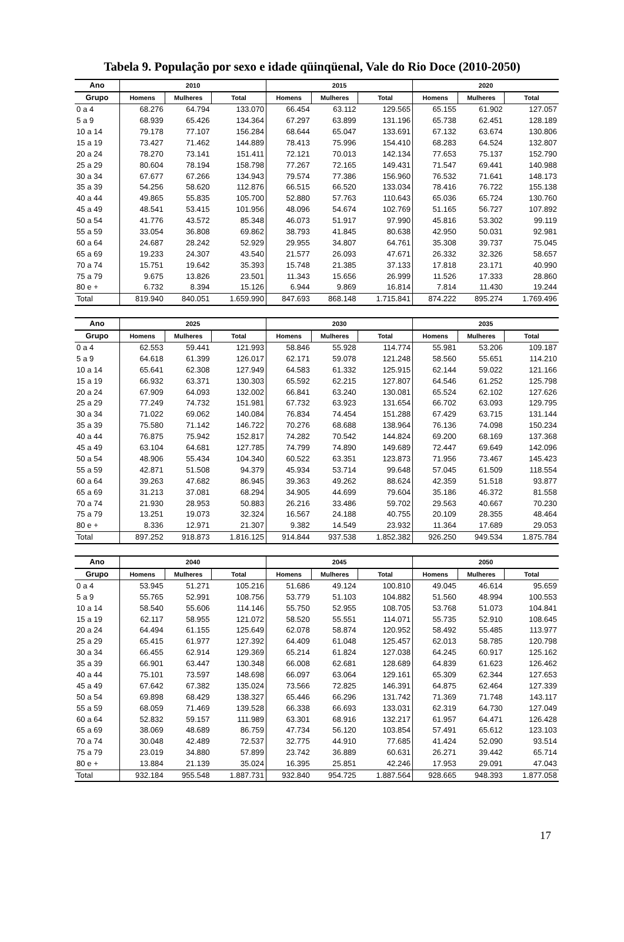Tabela 9. População por sexo e idade qüinqüenal, Vale do Rio Doce (2010-2050)
| Ano | 2010 | | | 2015 | | | 2020 | | |
| --- | --- | --- | --- | --- | --- | --- | --- | --- | --- |
| Grupo | Homens | Mulheres | Total | Homens | Mulheres | Total | Homens | Mulheres | Total |
| 0 a 4 | 68.276 | 64.794 | 133.070 | 66.454 | 63.112 | 129.565 | 65.155 | 61.902 | 127.057 |
| 5 a 9 | 68.939 | 65.426 | 134.364 | 67.297 | 63.899 | 131.196 | 65.738 | 62.451 | 128.189 |
| 10 a 14 | 79.178 | 77.107 | 156.284 | 68.644 | 65.047 | 133.691 | 67.132 | 63.674 | 130.806 |
| 15 a 19 | 73.427 | 71.462 | 144.889 | 78.413 | 75.996 | 154.410 | 68.283 | 64.524 | 132.807 |
| 20 a 24 | 78.270 | 73.141 | 151.411 | 72.121 | 70.013 | 142.134 | 77.653 | 75.137 | 152.790 |
| 25 a 29 | 80.604 | 78.194 | 158.798 | 77.267 | 72.165 | 149.431 | 71.547 | 69.441 | 140.988 |
| 30 a 34 | 67.677 | 67.266 | 134.943 | 79.574 | 77.386 | 156.960 | 76.532 | 71.641 | 148.173 |
| 35 a 39 | 54.256 | 58.620 | 112.876 | 66.515 | 66.520 | 133.034 | 78.416 | 76.722 | 155.138 |
| 40 a 44 | 49.865 | 55.835 | 105.700 | 52.880 | 57.763 | 110.643 | 65.036 | 65.724 | 130.760 |
| 45 a 49 | 48.541 | 53.415 | 101.956 | 48.096 | 54.674 | 102.769 | 51.165 | 56.727 | 107.892 |
| 50 a 54 | 41.776 | 43.572 | 85.348 | 46.073 | 51.917 | 97.990 | 45.816 | 53.302 | 99.119 |
| 55 a 59 | 33.054 | 36.808 | 69.862 | 38.793 | 41.845 | 80.638 | 42.950 | 50.031 | 92.981 |
| 60 a 64 | 24.687 | 28.242 | 52.929 | 29.955 | 34.807 | 64.761 | 35.308 | 39.737 | 75.045 |
| 65 a 69 | 19.233 | 24.307 | 43.540 | 21.577 | 26.093 | 47.671 | 26.332 | 32.326 | 58.657 |
| 70 a 74 | 15.751 | 19.642 | 35.393 | 15.748 | 21.385 | 37.133 | 17.818 | 23.171 | 40.990 |
| 75 a 79 | 9.675 | 13.826 | 23.501 | 11.343 | 15.656 | 26.999 | 11.526 | 17.333 | 28.860 |
| 80 e + | 6.732 | 8.394 | 15.126 | 6.944 | 9.869 | 16.814 | 7.814 | 11.430 | 19.244 |
| Total | 819.940 | 840.051 | 1.659.990 | 847.693 | 868.148 | 1.715.841 | 874.222 | 895.274 | 1.769.496 |
| Ano | 2025 | | | 2030 | | | 2035 | | |
| --- | --- | --- | --- | --- | --- | --- | --- | --- | --- |
| Grupo | Homens | Mulheres | Total | Homens | Mulheres | Total | Homens | Mulheres | Total |
| 0 a 4 | 62.553 | 59.441 | 121.993 | 58.846 | 55.928 | 114.774 | 55.981 | 53.206 | 109.187 |
| 5 a 9 | 64.618 | 61.399 | 126.017 | 62.171 | 59.078 | 121.248 | 58.560 | 55.651 | 114.210 |
| 10 a 14 | 65.641 | 62.308 | 127.949 | 64.583 | 61.332 | 125.915 | 62.144 | 59.022 | 121.166 |
| 15 a 19 | 66.932 | 63.371 | 130.303 | 65.592 | 62.215 | 127.807 | 64.546 | 61.252 | 125.798 |
| 20 a 24 | 67.909 | 64.093 | 132.002 | 66.841 | 63.240 | 130.081 | 65.524 | 62.102 | 127.626 |
| 25 a 29 | 77.249 | 74.732 | 151.981 | 67.732 | 63.923 | 131.654 | 66.702 | 63.093 | 129.795 |
| 30 a 34 | 71.022 | 69.062 | 140.084 | 76.834 | 74.454 | 151.288 | 67.429 | 63.715 | 131.144 |
| 35 a 39 | 75.580 | 71.142 | 146.722 | 70.276 | 68.688 | 138.964 | 76.136 | 74.098 | 150.234 |
| 40 a 44 | 76.875 | 75.942 | 152.817 | 74.282 | 70.542 | 144.824 | 69.200 | 68.169 | 137.368 |
| 45 a 49 | 63.104 | 64.681 | 127.785 | 74.799 | 74.890 | 149.689 | 72.447 | 69.649 | 142.096 |
| 50 a 54 | 48.906 | 55.434 | 104.340 | 60.522 | 63.351 | 123.873 | 71.956 | 73.467 | 145.423 |
| 55 a 59 | 42.871 | 51.508 | 94.379 | 45.934 | 53.714 | 99.648 | 57.045 | 61.509 | 118.554 |
| 60 a 64 | 39.263 | 47.682 | 86.945 | 39.363 | 49.262 | 88.624 | 42.359 | 51.518 | 93.877 |
| 65 a 69 | 31.213 | 37.081 | 68.294 | 34.905 | 44.699 | 79.604 | 35.186 | 46.372 | 81.558 |
| 70 a 74 | 21.930 | 28.953 | 50.883 | 26.216 | 33.486 | 59.702 | 29.563 | 40.667 | 70.230 |
| 75 a 79 | 13.251 | 19.073 | 32.324 | 16.567 | 24.188 | 40.755 | 20.109 | 28.355 | 48.464 |
| 80 e + | 8.336 | 12.971 | 21.307 | 9.382 | 14.549 | 23.932 | 11.364 | 17.689 | 29.053 |
| Total | 897.252 | 918.873 | 1.816.125 | 914.844 | 937.538 | 1.852.382 | 926.250 | 949.534 | 1.875.784 |
| Ano | 2040 | | | 2045 | | | 2050 | | |
| --- | --- | --- | --- | --- | --- | --- | --- | --- | --- |
| Grupo | Homens | Mulheres | Total | Homens | Mulheres | Total | Homens | Mulheres | Total |
| 0 a 4 | 53.945 | 51.271 | 105.216 | 51.686 | 49.124 | 100.810 | 49.045 | 46.614 | 95.659 |
| 5 a 9 | 55.765 | 52.991 | 108.756 | 53.779 | 51.103 | 104.882 | 51.560 | 48.994 | 100.553 |
| 10 a 14 | 58.540 | 55.606 | 114.146 | 55.750 | 52.955 | 108.705 | 53.768 | 51.073 | 104.841 |
| 15 a 19 | 62.117 | 58.955 | 121.072 | 58.520 | 55.551 | 114.071 | 55.735 | 52.910 | 108.645 |
| 20 a 24 | 64.494 | 61.155 | 125.649 | 62.078 | 58.874 | 120.952 | 58.492 | 55.485 | 113.977 |
| 25 a 29 | 65.415 | 61.977 | 127.392 | 64.409 | 61.048 | 125.457 | 62.013 | 58.785 | 120.798 |
| 30 a 34 | 66.455 | 62.914 | 129.369 | 65.214 | 61.824 | 127.038 | 64.245 | 60.917 | 125.162 |
| 35 a 39 | 66.901 | 63.447 | 130.348 | 66.008 | 62.681 | 128.689 | 64.839 | 61.623 | 126.462 |
| 40 a 44 | 75.101 | 73.597 | 148.698 | 66.097 | 63.064 | 129.161 | 65.309 | 62.344 | 127.653 |
| 45 a 49 | 67.642 | 67.382 | 135.024 | 73.566 | 72.825 | 146.391 | 64.875 | 62.464 | 127.339 |
| 50 a 54 | 69.898 | 68.429 | 138.327 | 65.446 | 66.296 | 131.742 | 71.369 | 71.748 | 143.117 |
| 55 a 59 | 68.059 | 71.469 | 139.528 | 66.338 | 66.693 | 133.031 | 62.319 | 64.730 | 127.049 |
| 60 a 64 | 52.832 | 59.157 | 111.989 | 63.301 | 68.916 | 132.217 | 61.957 | 64.471 | 126.428 |
| 65 a 69 | 38.069 | 48.689 | 86.759 | 47.734 | 56.120 | 103.854 | 57.491 | 65.612 | 123.103 |
| 70 a 74 | 30.048 | 42.489 | 72.537 | 32.775 | 44.910 | 77.685 | 41.424 | 52.090 | 93.514 |
| 75 a 79 | 23.019 | 34.880 | 57.899 | 23.742 | 36.889 | 60.631 | 26.271 | 39.442 | 65.714 |
| 80 e + | 13.884 | 21.139 | 35.024 | 16.395 | 25.851 | 42.246 | 17.953 | 29.091 | 47.043 |
| Total | 932.184 | 955.548 | 1.887.731 | 932.840 | 954.725 | 1.887.564 | 928.665 | 948.393 | 1.877.058 |
17